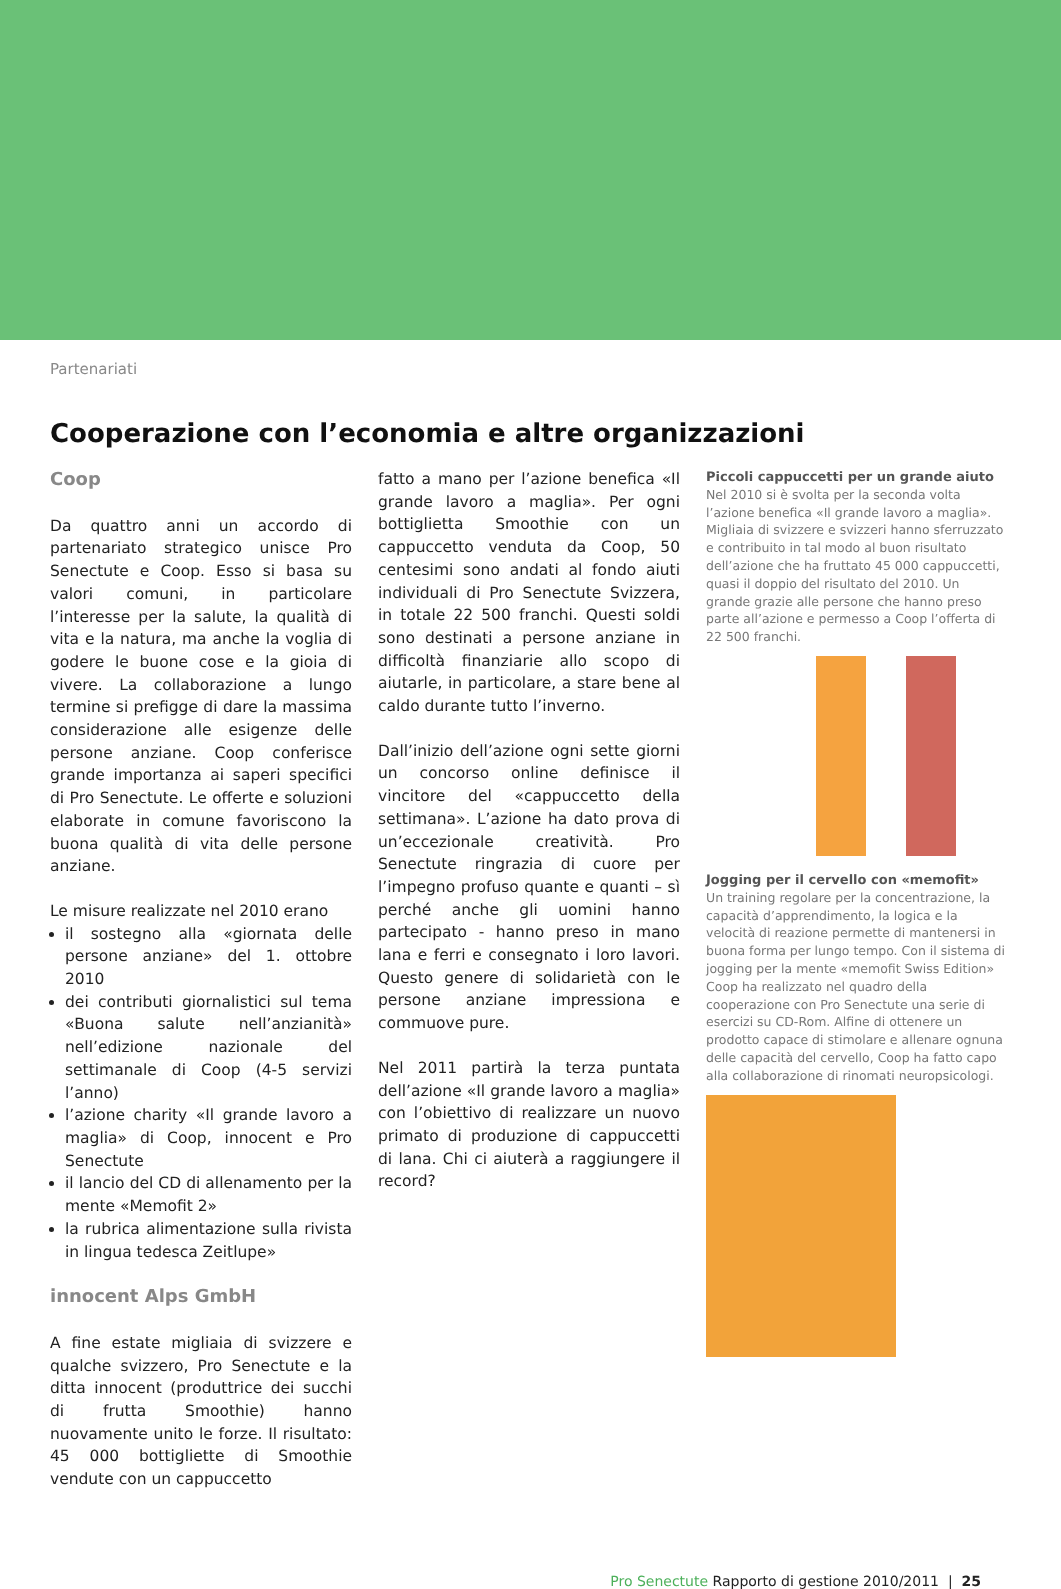Partenariati
Cooperazione con l’economia e altre organizzazioni
Coop
Da quattro anni un accordo di partenariato strategico unisce Pro Senectute e Coop. Esso si basa su valori comuni, in particolare l’interesse per la salute, la qualità di vita e la natura, ma anche la voglia di godere le buone cose e la gioia di vivere. La collaborazione a lungo termine si prefigge di dare la massima considerazione alle esigenze delle persone anziane. Coop conferisce grande importanza ai saperi specifici di Pro Senectute. Le offerte e soluzioni elaborate in comune favoriscono la buona qualità di vita delle persone anziane.
Le misure realizzate nel 2010 erano
il sostegno alla «giornata delle persone anziane» del 1. ottobre 2010
dei contributi giornalistici sul tema «Buona salute nell’anzianità» nell’edizione nazionale del settimanale di Coop (4-5 servizi l’anno)
l’azione charity «Il grande lavoro a maglia» di Coop, innocent e Pro Senectute
il lancio del CD di allenamento per la mente «Memofit 2»
la rubrica alimentazione sulla rivista in lingua tedesca Zeitlupe»
innocent Alps GmbH
A fine estate migliaia di svizzere e qualche svizzero, Pro Senectute e la ditta innocent (produttrice dei succhi di frutta Smoothie) hanno nuovamente unito le forze. Il risultato: 45 000 bottigliette di Smoothie vendute con un cappuccetto
fatto a mano per l’azione benefica «Il grande lavoro a maglia». Per ogni bottiglietta Smoothie con un cappuccetto venduta da Coop, 50 centesimi sono andati al fondo aiuti individuali di Pro Senectute Svizzera, in totale 22 500 franchi. Questi soldi sono destinati a persone anziane in difficoltà finanziarie allo scopo di aiutarle, in particolare, a stare bene al caldo durante tutto l’inverno.
Dall’inizio dell’azione ogni sette giorni un concorso online definisce il vincitore del «cappuccetto della settimana». L’azione ha dato prova di un’eccezionale creatività. Pro Senectute ringrazia di cuore per l’impegno profuso quante e quanti – sì perché anche gli uomini hanno partecipato - hanno preso in mano lana e ferri e consegnato i loro lavori. Questo genere di solidarietà con le persone anziane impressiona e commuove pure.
Nel 2011 partirà la terza puntata dell’azione «Il grande lavoro a maglia» con l’obiettivo di realizzare un nuovo primato di produzione di cappuccetti di lana. Chi ci aiuterà a raggiungere il record?
Piccoli cappuccetti per un grande aiuto
Nel 2010 si è svolta per la seconda volta l’azione benefica «Il grande lavoro a maglia». Migliaia di svizzere e svizzeri hanno sferruzzato e contribuito in tal modo al buon risultato dell’azione che ha fruttato 45 000 cappuccetti, quasi il doppio del risultato del 2010. Un grande grazie alle persone che hanno preso parte all’azione e permesso a Coop l’offerta di 22 500 franchi.
Jogging per il cervello con «memofit»
Un training regolare per la concentrazione, la capacità d’apprendimento, la logica e la velocità di reazione permette di mantenersi in buona forma per lungo tempo. Con il sistema di jogging per la mente «memofit Swiss Edition» Coop ha realizzato nel quadro della cooperazione con Pro Senectute una serie di esercizi su CD-Rom. Alfine di ottenere un prodotto capace di stimolare e allenare ognuna delle capacità del cervello, Coop ha fatto capo alla collaborazione di rinomati neuropsicologi.
Pro Senectute Rapporto di gestione 2010/2011 | 25